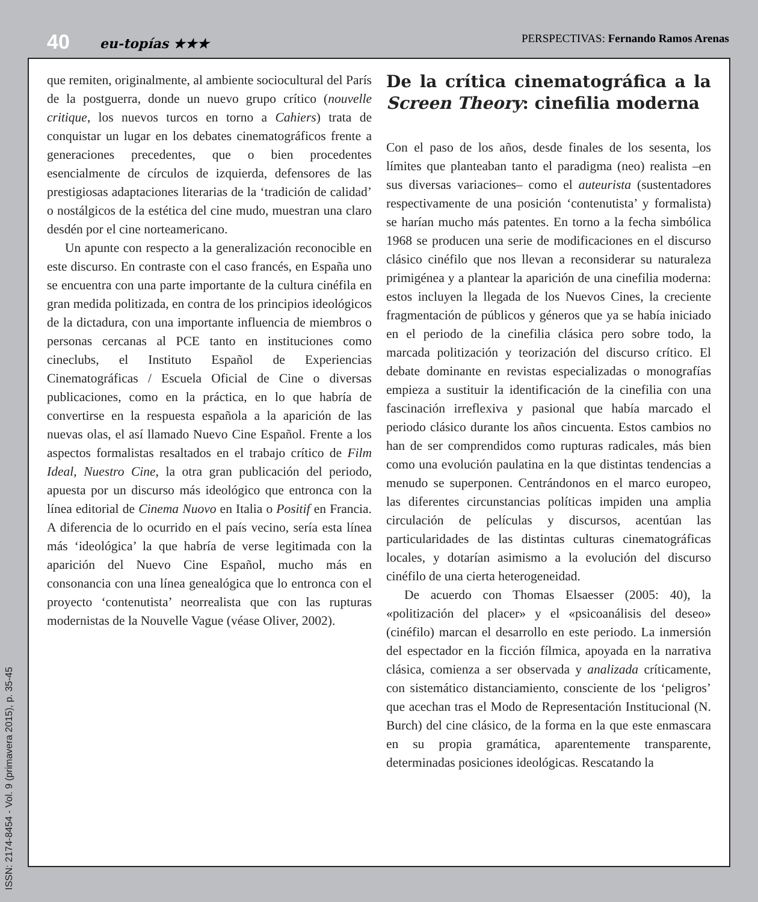40 eu-topías ★★★ PERSPECTIVAS: Fernando Ramos Arenas
que remiten, originalmente, al ambiente sociocultural del París de la postguerra, donde un nuevo grupo crítico (nouvelle critique, los nuevos turcos en torno a Cahiers) trata de conquistar un lugar en los debates cinematográficos frente a generaciones precedentes, que o bien procedentes esencialmente de círculos de izquierda, defensores de las prestigiosas adaptaciones literarias de la ‘tradición de calidad’ o nostálgicos de la estética del cine mudo, muestran una claro desdén por el cine norteamericano.
Un apunte con respecto a la generalización reconocible en este discurso. En contraste con el caso francés, en España uno se encuentra con una parte importante de la cultura cinéfila en gran medida politizada, en contra de los principios ideológicos de la dictadura, con una importante influencia de miembros o personas cercanas al PCE tanto en instituciones como cineclubs, el Instituto Español de Experiencias Cinematográficas / Escuela Oficial de Cine o diversas publicaciones, como en la práctica, en lo que habría de convertirse en la respuesta española a la aparición de las nuevas olas, el así llamado Nuevo Cine Español. Frente a los aspectos formalistas resaltados en el trabajo crítico de Film Ideal, Nuestro Cine, la otra gran publicación del periodo, apuesta por un discurso más ideológico que entronca con la línea editorial de Cinema Nuovo en Italia o Positif en Francia. A diferencia de lo ocurrido en el país vecino, sería esta línea más ‘ideológica’ la que habría de verse legitimada con la aparición del Nuevo Cine Español, mucho más en consonancia con una línea genealógica que lo entronca con el proyecto ‘contenutista’ neorrealista que con las rupturas modernistas de la Nouvelle Vague (véase Oliver, 2002).
De la crítica cinematográfica a la Screen Theory: cinefilia moderna
Con el paso de los años, desde finales de los sesenta, los límites que planteaban tanto el paradigma (neo) realista –en sus diversas variaciones– como el auteurista (sustentadores respectivamente de una posición ‘contenutista’ y formalista) se harían mucho más patentes. En torno a la fecha simbólica 1968 se producen una serie de modificaciones en el discurso clásico cinéfilo que nos llevan a reconsiderar su naturaleza primigénea y a plantear la aparición de una cinefilia moderna: estos incluyen la llegada de los Nuevos Cines, la creciente fragmentación de públicos y géneros que ya se había iniciado en el periodo de la cinefilia clásica pero sobre todo, la marcada politización y teorización del discurso crítico. El debate dominante en revistas especializadas o monografías empieza a sustituir la identificación de la cinefilia con una fascinación irreflexiva y pasional que había marcado el periodo clásico durante los años cincuenta. Estos cambios no han de ser comprendidos como rupturas radicales, más bien como una evolución paulatina en la que distintas tendencias a menudo se superponen. Centrándonos en el marco europeo, las diferentes circunstancias políticas impiden una amplia circulación de películas y discursos, acentúan las particularidades de las distintas culturas cinematográficas locales, y dotarían asimismo a la evolución del discurso cinéfilo de una cierta heterogeneidad.
De acuerdo con Thomas Elsaesser (2005: 40), la «politización del placer» y el «psicoanálisis del deseo» (cinéfilo) marcan el desarrollo en este periodo. La inmersión del espectador en la ficción fílmica, apoyada en la narrativa clásica, comienza a ser observada y analizada críticamente, con sistemático distanciamiento, consciente de los ‘peligros’ que acechan tras el Modo de Representación Institucional (N. Burch) del cine clásico, de la forma en la que este enmascara en su propia gramática, aparentemente transparente, determinadas posiciones ideológicas. Rescatando la
ISSN: 2174-8454 - Vol. 9 (primavera 2015), p. 35-45